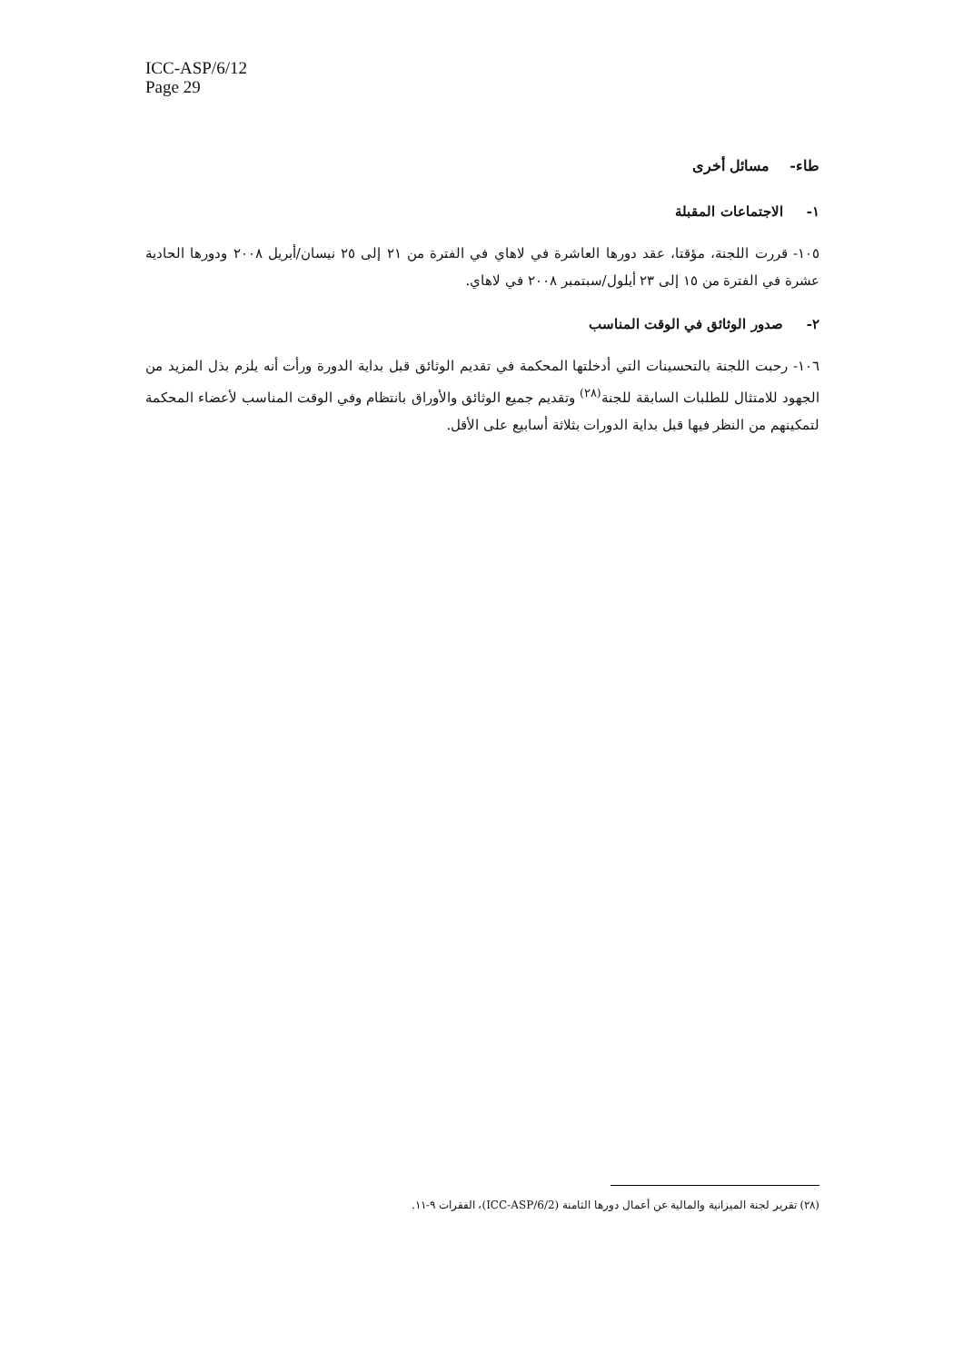ICC-ASP/6/12
Page 29
طاء- مسائل أخرى
١- الاجتماعات المقبلة
١٠٥- قررت اللجنة، مؤقتا، عقد دورها العاشرة في لاهاي في الفترة من ٢١ إلى ٢٥ نيسان/أبريل ٢٠٠٨ ودورها الحادية عشرة في الفترة من ١٥ إلى ٢٣ أيلول/سبتمبر ٢٠٠٨ في لاهاي.
٢- صدور الوثائق في الوقت المناسب
١٠٦- رحبت اللجنة بالتحسينات التي أدخلتها المحكمة في تقديم الوثائق قبل بداية الدورة ورأت أنه يلزم بذل المزيد من الجهود للامتثال للطلبات السابقة للجنة<sup>(٢٨)</sup> وتقديم جميع الوثائق والأوراق بانتظام وفي الوقت المناسب لأعضاء المحكمة لتمكينهم من النظر فيها قبل بداية الدورات بثلاثة أسابيع على الأقل.
(٢٨) تقرير لجنة الميزانية والمالية عن أعمال دورها الثامنة (ICC-ASP/6/2)، الفقرات ٩-١١.